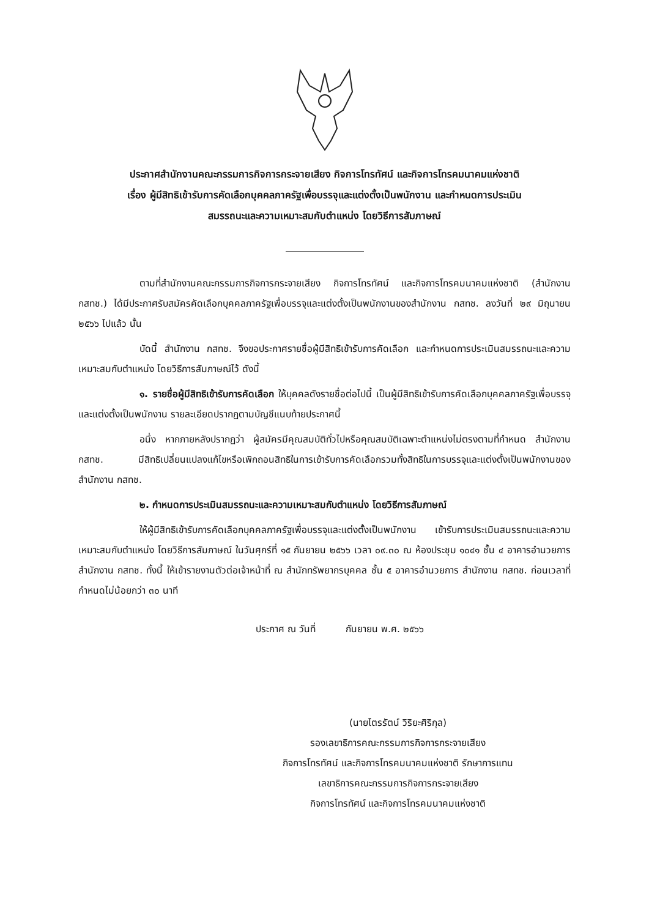ประกาศสำนักงานคณะกรรมการกิจการกระจายเสียง กิจการโทรทัศน์ และกิจการโทรคมนาคมแห่งชาติ
เรื่อง ผู้มีสิทธิเข้ารับการคัดเลือกบุคคลภาครัฐเพื่อบรรจุและแต่งตั้งเป็นพนักงาน และกำหนดการประเมิน
สมรรถนะและความเหมาะสมกับตำแหน่ง โดยวิธีการสัมภาษณ์
ตามที่สำนักงานคณะกรรมการกิจการกระจายเสียง กิจการโทรทัศน์ และกิจการโทรคมนาคมแห่งชาติ (สำนักงาน กสทช.) ได้มีประกาศรับสมัครคัดเลือกบุคคลภาครัฐเพื่อบรรจุและแต่งตั้งเป็นพนักงานของสำนักงาน กสทช. ลงวันที่ ๒๙ มิถุนายน ๒๕๖๖ ไปแล้ว นั้น
บัดนี้ สำนักงาน กสทช. จึงขอประกาศรายชื่อผู้มีสิทธิเข้ารับการคัดเลือก และกำหนดการประเมินสมรรถนะและความเหมาะสมกับตำแหน่ง โดยวิธีการสัมภาษณ์ไว้ ดังนี้
๑. รายชื่อผู้มีสิทธิเข้ารับการคัดเลือก ให้บุคคลดังรายชื่อต่อไปนี้ เป็นผู้มีสิทธิเข้ารับการคัดเลือกบุคคลภาครัฐเพื่อบรรจุและแต่งตั้งเป็นพนักงาน รายละเอียดปรากฏตามบัญชีแนบท้ายประกาศนี้
อนึ่ง หากภายหลังปรากฏว่า ผู้สมัครมีคุณสมบัติทั่วไปหรือคุณสมบัติเฉพาะตำแหน่งไม่ตรงตามที่กำหนด สำนักงาน กสทช. มีสิทธิเปลี่ยนแปลงแก้ไขหรือเพิกถอนสิทธิในการเข้ารับการคัดเลือกรวมทั้งสิทธิในการบรรจุและแต่งตั้งเป็นพนักงานของสำนักงาน กสทช.
๒. กำหนดการประเมินสมรรถนะและความเหมาะสมกับตำแหน่ง โดยวิธีการสัมภาษณ์
ให้ผู้มีสิทธิเข้ารับการคัดเลือกบุคคลภาครัฐเพื่อบรรจุและแต่งตั้งเป็นพนักงาน เข้ารับการประเมินสมรรถนะและความเหมาะสมกับตำแหน่ง โดยวิธีการสัมภาษณ์ ในวันศุกร์ที่ ๑๕ กันยายน ๒๕๖๖ เวลา ๐๙.๓๐ ณ ห้องประชุม ๑๐๔๑ ชั้น ๔ อาคารอำนวยการ สำนักงาน กสทช. ทั้งนี้ ให้เข้ารายงานตัวต่อเจ้าหน้าที่ ณ สำนักทรัพยากรบุคคล ชั้น ๕ อาคารอำนวยการ สำนักงาน กสทช. ก่อนเวลาที่กำหนดไม่น้อยกว่า ๓๐ นาที
ประกาศ ณ วันที่ กันยายน พ.ศ. ๒๕๖๖
(นายไตรรัตน์ วิริยะศิริกุล)
รองเลขาธิการคณะกรรมการกิจการกระจายเสียง
กิจการโทรทัศน์ และกิจการโทรคมนาคมแห่งชาติ รักษาการแทน
เลขาธิการคณะกรรมการกิจการกระจายเสียง
กิจการโทรทัศน์ และกิจการโทรคมนาคมแห่งชาติ